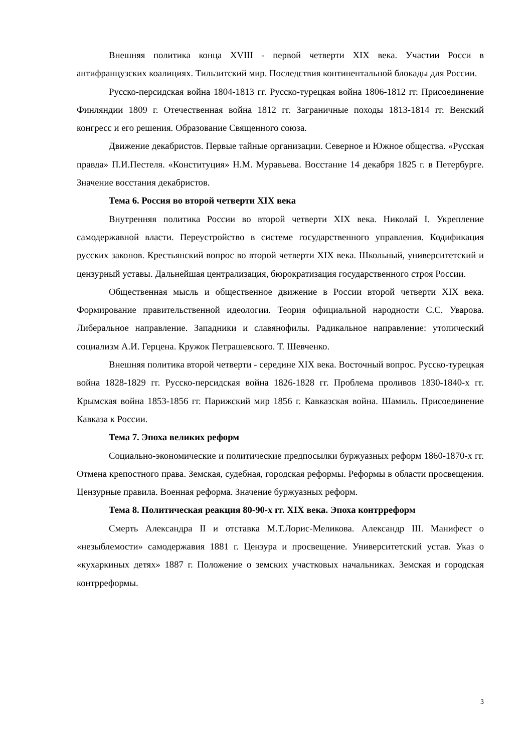Внешняя политика конца XVIII - первой четверти XIX века. Участии Росси в антифранцузских коалициях. Тильзитский мир. Последствия континентальной блокады для России.
Русско-персидская война 1804-1813 гг. Русско-турецкая война 1806-1812 гг. Присоединение Финляндии 1809 г. Отечественная война 1812 гг. Заграничные походы 1813-1814 гг. Венский конгресс и его решения. Образование Священного союза.
Движение декабристов. Первые тайные организации. Северное и Южное общества. «Русская правда» П.И.Пестеля. «Конституция» Н.М. Муравьева. Восстание 14 декабря 1825 г. в Петербурге. Значение восстания декабристов.
Тема 6. Россия во второй четверти XIX века
Внутренняя политика России во второй четверти XIX века. Николай I. Укрепление самодержавной власти. Переустройство в системе государственного управления. Кодификация русских законов. Крестьянский вопрос во второй четверти XIX века. Школьный, университетский и цензурный уставы. Дальнейшая централизация, бюрократизация государственного строя России.
Общественная мысль и общественное движение в России второй четверти XIX века. Формирование правительственной идеологии. Теория официальной народности С.С. Уварова. Либеральное направление. Западники и славянофилы. Радикальное направление: утопический социализм А.И. Герцена. Кружок Петрашевского. Т. Шевченко.
Внешняя политика второй четверти - середине XIX века. Восточный вопрос. Русско-турецкая война 1828-1829 гг. Русско-персидская война 1826-1828 гг. Проблема проливов 1830-1840-х гг. Крымская война 1853-1856 гг. Парижский мир 1856 г. Кавказская война. Шамиль. Присоединение Кавказа к России.
Тема 7. Эпоха великих реформ
Социально-экономические и политические предпосылки буржуазных реформ 1860-1870-х гг. Отмена крепостного права. Земская, судебная, городская реформы. Реформы в области просвещения. Цензурные правила. Военная реформа. Значение буржуазных реформ.
Тема 8. Политическая реакция 80-90-х гг. XIX века. Эпоха контрреформ
Смерть Александра II и отставка М.Т.Лорис-Меликова. Александр III. Манифест о «незыблемости» самодержавия 1881 г. Цензура и просвещение. Университетский устав. Указ о «кухаркиных детях» 1887 г. Положение о земских участковых начальниках. Земская и городская контрреформы.
3